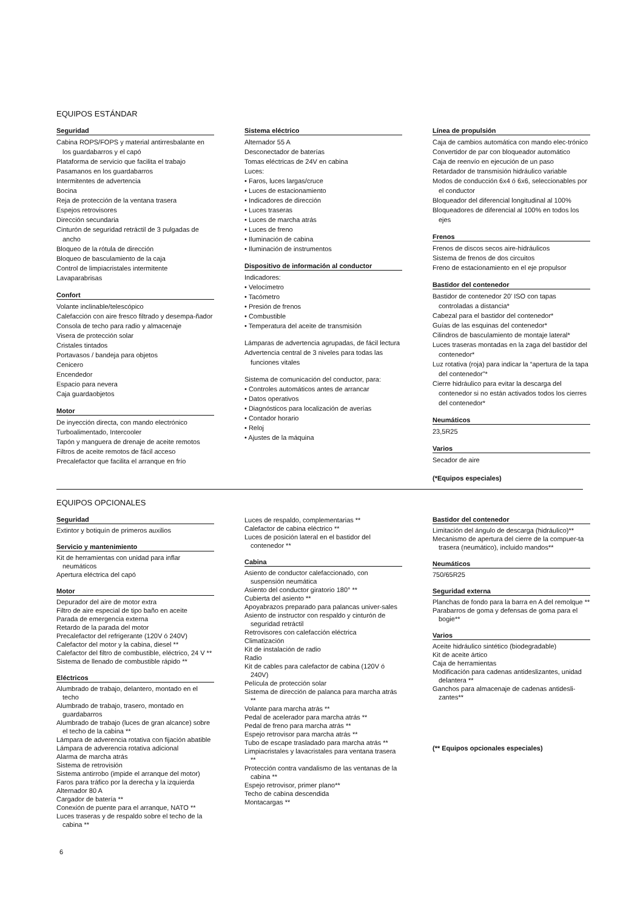EQUIPOS ESTÁNDAR
Seguridad
Cabina ROPS/FOPS y material antirresbalante en los guardabarros y el capó
Plataforma de servicio que facilita el trabajo
Pasamanos en los guardabarros
Intermitentes de advertencia
Bocina
Reja de protección de la ventana trasera
Espejos retrovisores
Dirección secundaria
Cinturón de seguridad retráctil de 3 pulgadas de ancho
Bloqueo de la rótula de dirección
Bloqueo de basculamiento de la caja
Control de limpiacristales intermitente
Lavaparabrisas
Confort
Volante inclinable/telescópico
Calefacción con aire fresco filtrado y desempa-ñador
Consola de techo para radio y almacenaje
Visera de protección solar
Cristales tintados
Portavasos / bandeja para objetos
Cenicero
Encendedor
Espacio para nevera
Caja guardaobjetos
Motor
De inyección directa, con mando electrónico
Turboalimentado, Intercooler
Tapón y manguera de drenaje de aceite remotos
Filtros de aceite remotos de fácil acceso
Precalefactor que facilita el arranque en frío
Sistema eléctrico
Alternador 55 A
Desconectador de baterías
Tomas eléctricas de 24V en cabina
Luces:
• Faros, luces largas/cruce
• Luces de estacionamiento
• Indicadores de dirección
• Luces traseras
• Luces de marcha atrás
• Luces de freno
• Iluminación de cabina
• Iluminación de instrumentos
Dispositivo de información al conductor
Indicadores:
• Velocímetro
• Tacómetro
• Presión de frenos
• Combustible
• Temperatura del aceite de transmisión
Lámparas de advertencia agrupadas, de fácil lectura
Advertencia central de 3 niveles para todas las funciones vitales
Sistema de comunicación del conductor, para:
• Controles automáticos antes de arrancar
• Datos operativos
• Diagnósticos para localización de averías
• Contador horario
• Reloj
• Ajustes de la máquina
Línea de propulsión
Caja de cambios automática con mando elec-trónico
Convertidor de par con bloqueador automático
Caja de reenvío en ejecución de un paso
Retardador de transmisión hidráulico variable
Modos de conducción 6x4 ó 6x6, seleccionables por el conductor
Bloqueador del diferencial longitudinal al 100%
Bloqueadores de diferencial al 100% en todos los ejes
Frenos
Frenos de discos secos aire-hidráulicos
Sistema de frenos de dos circuitos
Freno de estacionamiento en el eje propulsor
Bastidor del contenedor
Bastidor de contenedor 20’ ISO con tapas controladas a distancia*
Cabezal para el bastidor del contenedor*
Guías de las esquinas del contenedor*
Cilindros de basculamiento de montaje lateral*
Luces traseras montadas en la zaga del bastidor del contenedor*
Luz rotativa (roja) para indicar la “apertura de la tapa del contenedor”*
Cierre hidráulico para evitar la descarga del contenedor si no están activados todos los cierres del contenedor*
Neumáticos
23,5R25
Varios
Secador de aire
(*Equipos especiales)
EQUIPOS OPCIONALES
Seguridad
Extintor y botiquín de primeros auxilios
Servicio y mantenimiento
Kit de herramientas con unidad para inflar neumáticos
Apertura eléctrica del capó
Motor
Depurador del aire de motor extra
Filtro de aire especial de tipo baño en aceite
Parada de emergencia externa
Retardo de la parada del motor
Precalefactor del refrigerante (120V ó 240V)
Calefactor del motor y la cabina, diesel **
Calefactor del filtro de combustible, eléctrico, 24 V **
Sistema de llenado de combustible rápido **
Eléctricos
Alumbrado de trabajo, delantero, montado en el techo
Alumbrado de trabajo, trasero, montado en guardabarros
Alumbrado de trabajo (luces de gran alcance) sobre el techo de la cabina **
Lámpara de adverencia rotativa con fijación abatible
Lámpara de adverencia rotativa adicional
Alarma de marcha atrás
Sistema de retrovisión
Sistema antirrobo (impide el arranque del motor)
Faros para tráfico por la derecha y la izquierda
Alternador 80 A
Cargador de batería **
Conexión de puente para el arranque, NATO **
Luces traseras y de respaldo sobre el techo de la cabina **
Luces de respaldo, complementarias **
Calefactor de cabina eléctrico **
Luces de posición lateral en el bastidor del contenedor **
Cabina
Asiento de conductor calefaccionado, con suspensión neumática
Asiento del conductor giratorio 180° **
Cubierta del asiento **
Apoyabrazos preparado para palancas univer-sales
Asiento de instructor con respaldo y cinturón de seguridad retráctil
Retrovisores con calefacción eléctrica
Climatización
Kit de instalación de radio
Radio
Kit de cables para calefactor de cabina (120V ó 240V)
Película de protección solar
Sistema de dirección de palanca para marcha atrás **
Volante para marcha atrás **
Pedal de acelerador para marcha atrás **
Pedal de freno para marcha atrás **
Espejo retrovisor para marcha atrás **
Tubo de escape trasladado para marcha atrás **
Limpiacristales y lavacristales para ventana trasera **
Protección contra vandalismo de las ventanas de la cabina **
Espejo retrovisor, primer plano**
Techo de cabina descendida
Montacargas **
Bastidor del contenedor
Limitación del ángulo de descarga (hidráulico)**
Mecanismo de apertura del cierre de la compuer-ta trasera (neumático), incluido mandos**
Neumáticos
750/65R25
Seguridad externa
Planchas de fondo para la barra en A del remolque **
Parabarros de goma y defensas de goma para el bogie**
Varios
Aceite hidráulico sintético (biodegradable)
Kit de aceite ártico
Caja de herramientas
Modificación para cadenas antideslizantes, unidad delantera **
Ganchos para almacenaje de cadenas antidesli-zantes**
(** Equipos opcionales especiales)
6